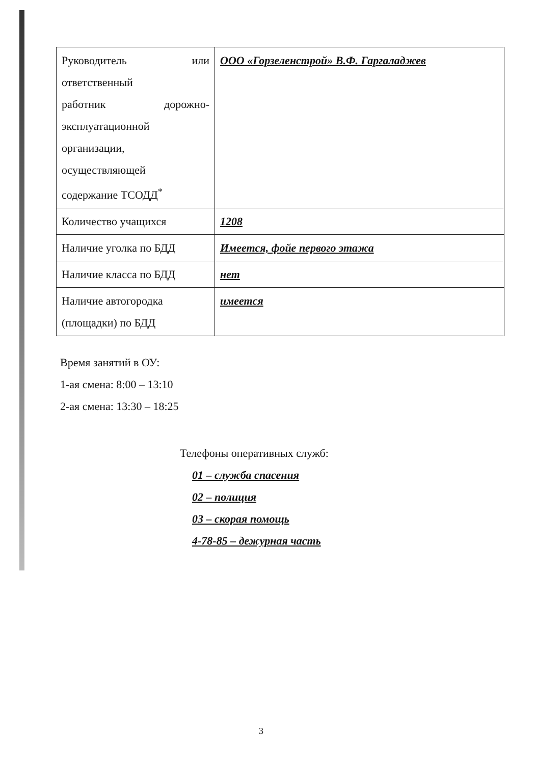| Руководитель или ответственный работник дорожно- эксплуатационной организации, осуществляющей содержание ТСОДД<sup>*</sup> | ООО «Горзеленстрой» В.Ф. Гаргаладжев |
| Количество учащихся | 1208 |
| Наличие уголка по БДД | Имеется, фойе первого этажа |
| Наличие класса по БДД | нет |
| Наличие автогородка (площадки) по БДД | имеется |
Время занятий в ОУ:
1-ая смена: 8:00 – 13:10
2-ая смена: 13:30 – 18:25
Телефоны оперативных служб:
01 – служба спасения
02 – полиция
03 – скорая помощь
4-78-85 – дежурная часть
3